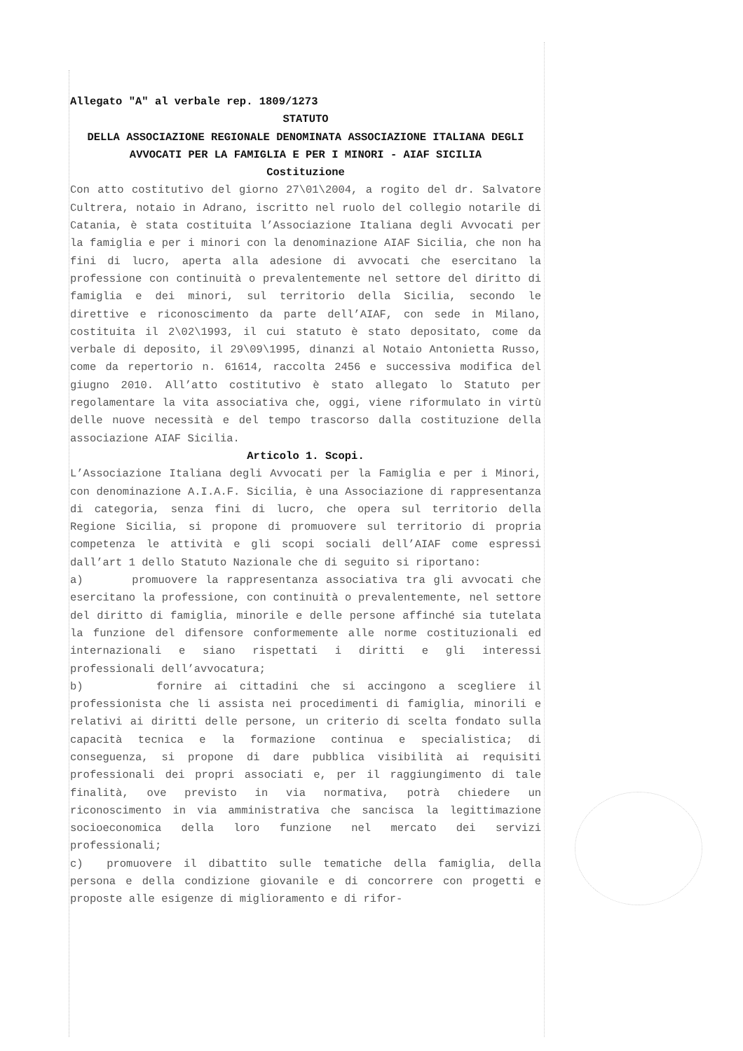Allegato "A" al verbale rep. 1809/1273
STATUTO
DELLA ASSOCIAZIONE REGIONALE DENOMINATA ASSOCIAZIONE ITALIANA DEGLI AVVOCATI PER LA FAMIGLIA E PER I MINORI - AIAF SICILIA
Costituzione
Con atto costitutivo del giorno 27\01\2004, a rogito del dr. Salvatore Cultrera, notaio in Adrano, iscritto nel ruolo del collegio notarile di Catania, è stata costituita l’Associazione Italiana degli Avvocati per la famiglia e per i minori con la denominazione AIAF Sicilia, che non ha fini di lucro, aperta alla adesione di avvocati che esercitano la professione con continuità o prevalentemente nel settore del diritto di famiglia e dei minori, sul territorio della Sicilia, secondo le direttive e riconoscimento da parte dell’AIAF, con sede in Milano, costituita il 2\02\1993, il cui statuto è stato depositato, come da verbale di deposito, il 29\09\1995, dinanzi al Notaio Antonietta Russo, come da repertorio n. 61614, raccolta 2456 e successiva modifica del giugno 2010. All’atto costitutivo è stato allegato lo Statuto per regolamentare la vita associativa che, oggi, viene riformulato in virtù delle nuove necessità e del tempo trascorso dalla costituzione della associazione AIAF Sicilia.
Articolo 1. Scopi.
L’Associazione Italiana degli Avvocati per la Famiglia e per i Minori, con denominazione A.I.A.F. Sicilia, è una Associazione di rappresentanza di categoria, senza fini di lucro, che opera sul territorio della Regione Sicilia, si propone di promuovere sul territorio di propria competenza le attività e gli scopi sociali dell’AIAF come espressi dall’art 1 dello Statuto Nazionale che di seguito si riportano:
a) promuovere la rappresentanza associativa tra gli avvocati che esercitano la professione, con continuità o prevalentemente, nel settore del diritto di famiglia, minorile e delle persone affinché sia tutelata la funzione del difensore conformemente alle norme costituzionali ed internazionali e siano rispettati i diritti e gli interessi professionali dell’avvocatura;
b) fornire ai cittadini che si accingono a scegliere il professionista che li assista nei procedimenti di famiglia, minorili e relativi ai diritti delle persone, un criterio di scelta fondato sulla capacità tecnica e la formazione continua e specialistica; di conseguenza, si propone di dare pubblica visibilità ai requisiti professionali dei propri associati e, per il raggiungimento di tale finalità, ove previsto in via normativa, potrà chiedere un riconoscimento in via amministrativa che sancisca la legittimazione socioeconomica della loro funzione nel mercato dei servizi professionali;
c) promuovere il dibattito sulle tematiche della famiglia, della persona e della condizione giovanile e di concorrere con progetti e proposte alle esigenze di miglioramento e di rifor-